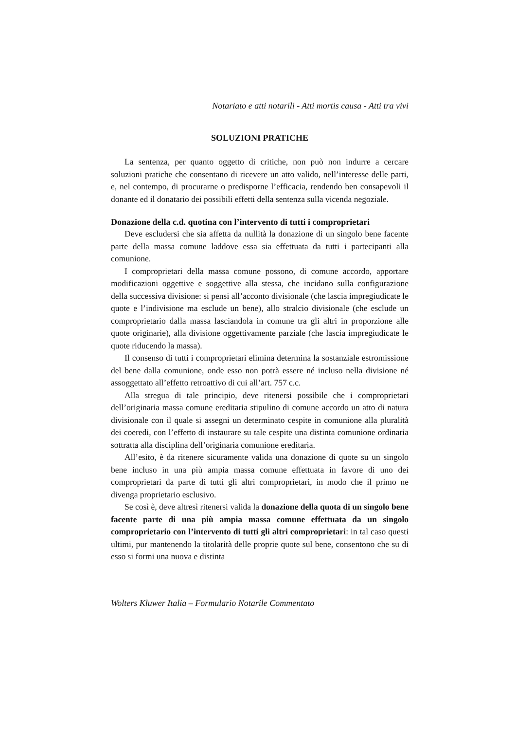Notariato e atti notarili - Atti mortis causa - Atti tra vivi
SOLUZIONI PRATICHE
La sentenza, per quanto oggetto di critiche, non può non indurre a cercare soluzioni pratiche che consentano di ricevere un atto valido, nell’interesse delle parti, e, nel contempo, di procurarne o predisporne l’efficacia, rendendo ben consapevoli il donante ed il donatario dei possibili effetti della sentenza sulla vicenda negoziale.
Donazione della c.d. quotina con l’intervento di tutti i comproprietari
Deve escludersi che sia affetta da nullità la donazione di un singolo bene facente parte della massa comune laddove essa sia effettuata da tutti i partecipanti alla comunione.
I comproprietari della massa comune possono, di comune accordo, apportare modificazioni oggettive e soggettive alla stessa, che incidano sulla configurazione della successiva divisione: si pensi all’acconto divisionale (che lascia impregiudicate le quote e l’indivisione ma esclude un bene), allo stralcio divisionale (che esclude un comproprietario dalla massa lasciandola in comune tra gli altri in proporzione alle quote originarie), alla divisione oggettivamente parziale (che lascia impregiudicate le quote riducendo la massa).
Il consenso di tutti i comproprietari elimina determina la sostanziale estromissione del bene dalla comunione, onde esso non potrà essere né incluso nella divisione né assoggettato all’effetto retroattivo di cui all’art. 757 c.c.
Alla stregua di tale principio, deve ritenersi possibile che i comproprietari dell’originaria massa comune ereditaria stipulino di comune accordo un atto di natura divisionale con il quale si assegni un determinato cespite in comunione alla pluralità dei coeredi, con l’effetto di instaurare su tale cespite una distinta comunione ordinaria sottratta alla disciplina dell’originaria comunione ereditaria.
All’esito, è da ritenere sicuramente valida una donazione di quote su un singolo bene incluso in una più ampia massa comune effettuata in favore di uno dei comproprietari da parte di tutti gli altri comproprietari, in modo che il primo ne divenga proprietario esclusivo.
Se così è, deve altresì ritenersi valida la donazione della quota di un singolo bene facente parte di una più ampia massa comune effettuata da un singolo comproprietario con l’intervento di tutti gli altri comproprietari: in tal caso questi ultimi, pur mantenendo la titolarità delle proprie quote sul bene, consentono che su di esso si formi una nuova e distinta
Wolters Kluwer Italia – Formulario Notarile Commentato